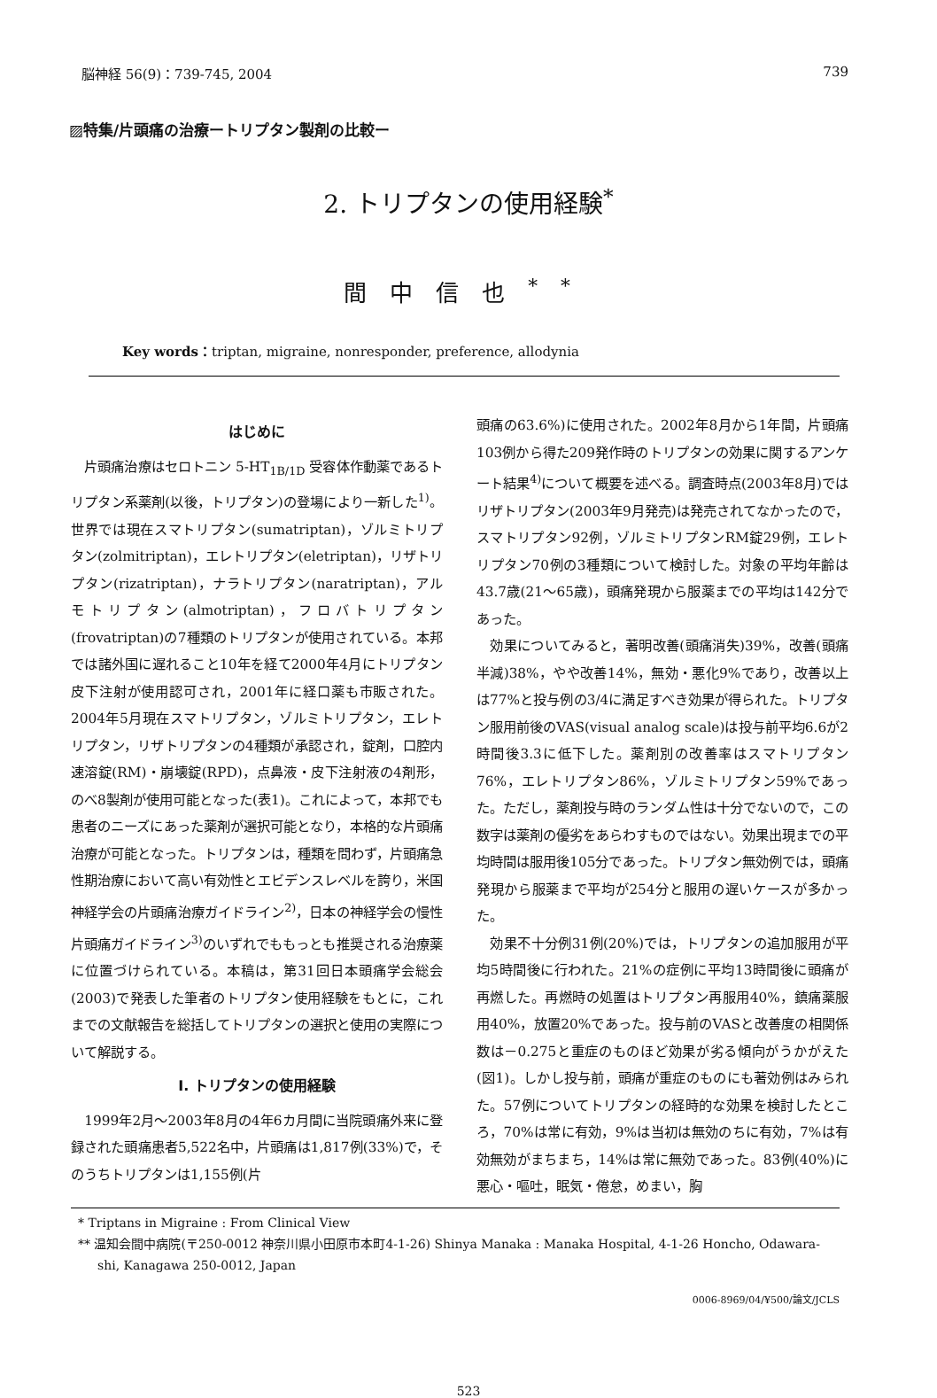脳神経 56(9)：739-745, 2004 739
▨特集/片頭痛の治療ートリプタン製剤の比較ー
2. トリプタンの使用経験<sup>*</sup>
間中信也<sup>**</sup>
Key words：triptan, migraine, nonresponder, preference, allodynia
はじめに
片頭痛治療はセロトニン 5-HT<sub>1B/1D</sub> 受容体作動薬であるトリプタン系薬剤(以後，トリプタン)の登場により一新した<sup>1)</sup>。世界では現在スマトリプタン(sumatriptan)，ゾルミトリプタン(zolmitriptan)，エレトリプタン(eletriptan)，リザトリプタン(rizatriptan)，ナラトリプタン(naratriptan)，アルモトリプタン(almotriptan)，フロバトリプタン(frovatriptan)の7種類のトリプタンが使用されている。本邦では諸外国に遅れること10年を経て2000年4月にトリプタン皮下注射が使用認可され，2001年に経口薬も市販された。2004年5月現在スマトリプタン，ゾルミトリプタン，エレトリプタン，リザトリプタンの4種類が承認され，錠剤，口腔内速溶錠(RM)・崩壊錠(RPD)，点鼻液・皮下注射液の4剤形，のべ8製剤が使用可能となった(表1)。これによって，本邦でも患者のニーズにあった薬剤が選択可能となり，本格的な片頭痛治療が可能となった。トリプタンは，種類を問わず，片頭痛急性期治療において高い有効性とエビデンスレベルを誇り，米国神経学会の片頭痛治療ガイドライン<sup>2)</sup>，日本の神経学会の慢性片頭痛ガイドライン<sup>3)</sup>のいずれでももっとも推奨される治療薬に位置づけられている。本稿は，第31回日本頭痛学会総会(2003)で発表した筆者のトリプタン使用経験をもとに，これまでの文献報告を総括してトリプタンの選択と使用の実際について解説する。
I. トリプタンの使用経験
1999年2月～2003年8月の4年6カ月間に当院頭痛外来に登録された頭痛患者5,522名中，片頭痛は1,817例(33%)で，そのうちトリプタンは1,155例(片
頭痛の63.6%)に使用された。2002年8月から1年間，片頭痛103例から得た209発作時のトリプタンの効果に関するアンケート結果<sup>4)</sup>について概要を述べる。調査時点(2003年8月)ではリザトリプタン(2003年9月発売)は発売されてなかったので，スマトリプタン92例，ゾルミトリプタンRM錠29例，エレトリプタン70例の3種類について検討した。対象の平均年齢は43.7歳(21～65歳)，頭痛発現から服薬までの平均は142分であった。
効果についてみると，著明改善(頭痛消失)39%，改善(頭痛半減)38%，やや改善14%，無効・悪化9%であり，改善以上は77%と投与例の3/4に満足すべき効果が得られた。トリプタン服用前後のVAS(visual analog scale)は投与前平均6.6が2時間後3.3に低下した。薬剤別の改善率はスマトリプタン76%，エレトリプタン86%，ゾルミトリプタン59%であった。ただし，薬剤投与時のランダム性は十分でないので，この数字は薬剤の優劣をあらわすものではない。効果出現までの平均時間は服用後105分であった。トリプタン無効例では，頭痛発現から服薬まで平均が254分と服用の遅いケースが多かった。
効果不十分例31例(20%)では，トリプタンの追加服用が平均5時間後に行われた。21%の症例に平均13時間後に頭痛が再燃した。再燃時の処置はトリプタン再服用40%，鎮痛薬服用40%，放置20%であった。投与前のVASと改善度の相関係数は－0.275と重症のものほど効果が劣る傾向がうかがえた(図1)。しかし投与前，頭痛が重症のものにも著効例はみられた。57例についてトリプタンの経時的な効果を検討したところ，70%は常に有効，9%は当初は無効のちに有効，7%は有効無効がまちまち，14%は常に無効であった。83例(40%)に悪心・嘔吐，眠気・倦怠，めまい，胸
* Triptans in Migraine : From Clinical View
** 温知会間中病院(〒250-0012 神奈川県小田原市本町4-1-26) Shinya Manaka : Manaka Hospital, 4-1-26 Honcho, Odawara-shi, Kanagawa 250-0012, Japan
0006-8969/04/¥500/論文/JCLS
523